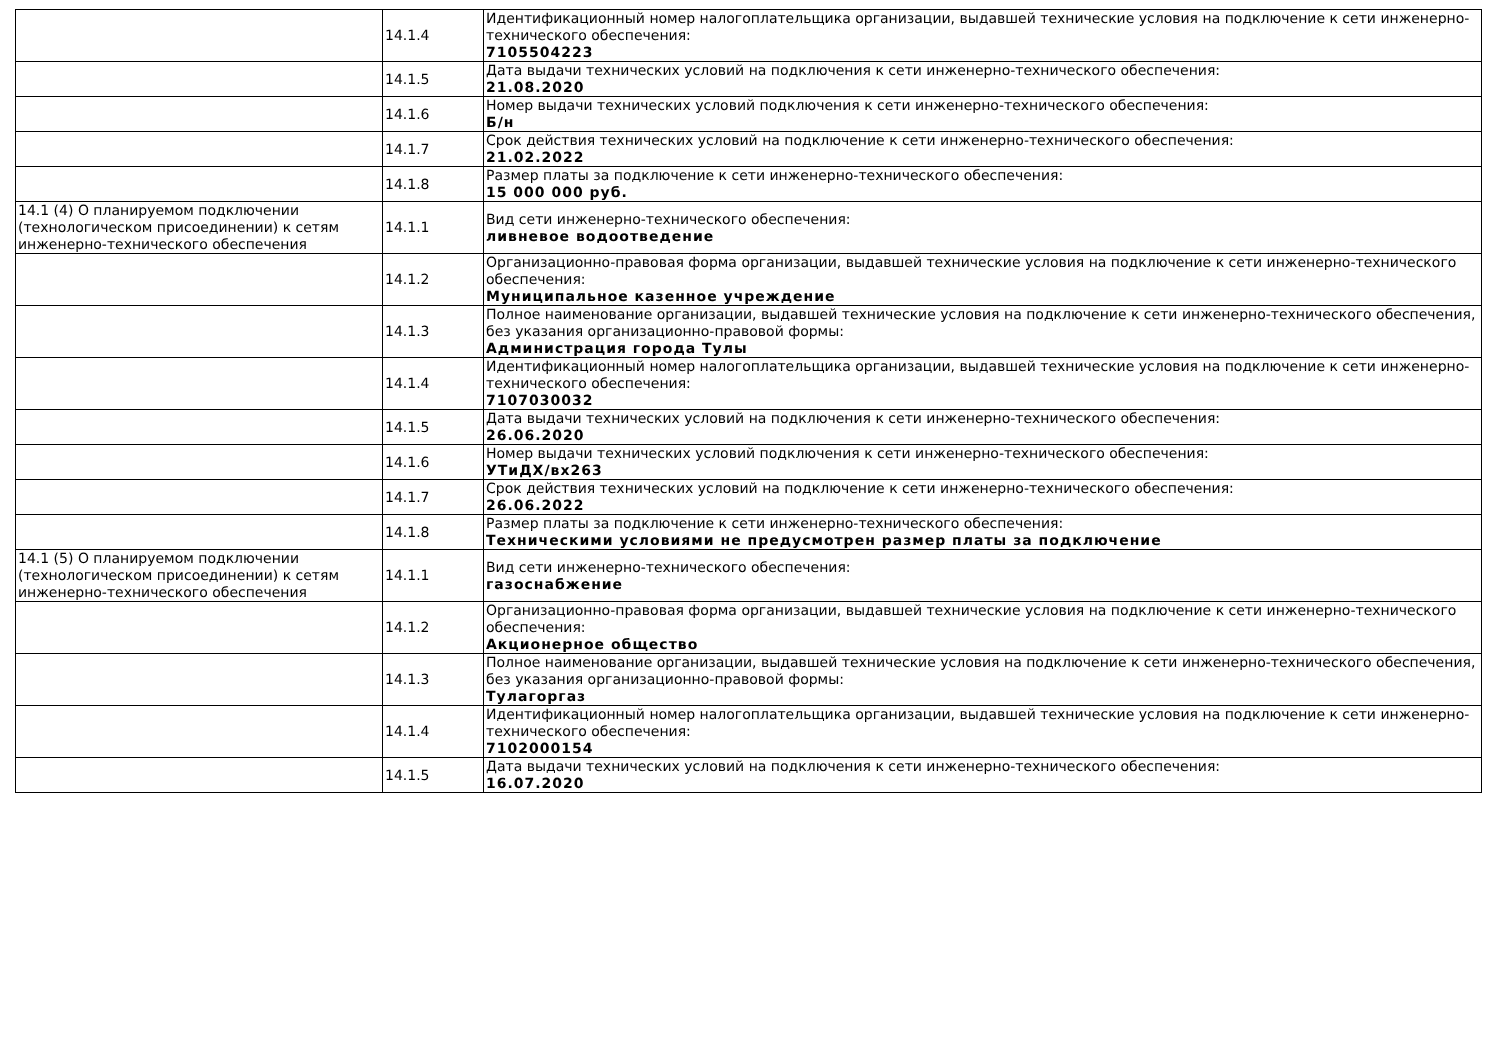| | 14.1.4 | Идентификационный номер налогоплательщика организации, выдавшей технические условия на подключение к сети инженерно-технического обеспечения: 7105504223 |
| | 14.1.5 | Дата выдачи технических условий на подключения к сети инженерно-технического обеспечения: 21.08.2020 |
| | 14.1.6 | Номер выдачи технических условий подключения к сети инженерно-технического обеспечения: Б/н |
| | 14.1.7 | Срок действия технических условий на подключение к сети инженерно-технического обеспечения: 21.02.2022 |
| | 14.1.8 | Размер платы за подключение к сети инженерно-технического обеспечения: 15 000 000 руб. |
| 14.1 (4) О планируемом подключении (технологическом присоединении) к сетям инженерно-технического обеспечения | 14.1.1 | Вид сети инженерно-технического обеспечения: ливневое водоотведение |
| | 14.1.2 | Организационно-правовая форма организации, выдавшей технические условия на подключение к сети инженерно-технического обеспечения: Муниципальное казенное учреждение |
| | 14.1.3 | Полное наименование организации, выдавшей технические условия на подключение к сети инженерно-технического обеспечения, без указания организационно-правовой формы: Администрация города Тулы |
| | 14.1.4 | Идентификационный номер налогоплательщика организации, выдавшей технические условия на подключение к сети инженерно-технического обеспечения: 7107030032 |
| | 14.1.5 | Дата выдачи технических условий на подключения к сети инженерно-технического обеспечения: 26.06.2020 |
| | 14.1.6 | Номер выдачи технических условий подключения к сети инженерно-технического обеспечения: УТиДХ/вх263 |
| | 14.1.7 | Срок действия технических условий на подключение к сети инженерно-технического обеспечения: 26.06.2022 |
| | 14.1.8 | Размер платы за подключение к сети инженерно-технического обеспечения: Техническими условиями не предусмотрен размер платы за подключение |
| 14.1 (5) О планируемом подключении (технологическом присоединении) к сетям инженерно-технического обеспечения | 14.1.1 | Вид сети инженерно-технического обеспечения: газоснабжение |
| | 14.1.2 | Организационно-правовая форма организации, выдавшей технические условия на подключение к сети инженерно-технического обеспечения: Акционерное общество |
| | 14.1.3 | Полное наименование организации, выдавшей технические условия на подключение к сети инженерно-технического обеспечения, без указания организационно-правовой формы: Тулагоргаз |
| | 14.1.4 | Идентификационный номер налогоплательщика организации, выдавшей технические условия на подключение к сети инженерно-технического обеспечения: 7102000154 |
| | 14.1.5 | Дата выдачи технических условий на подключения к сети инженерно-технического обеспечения: 16.07.2020 |